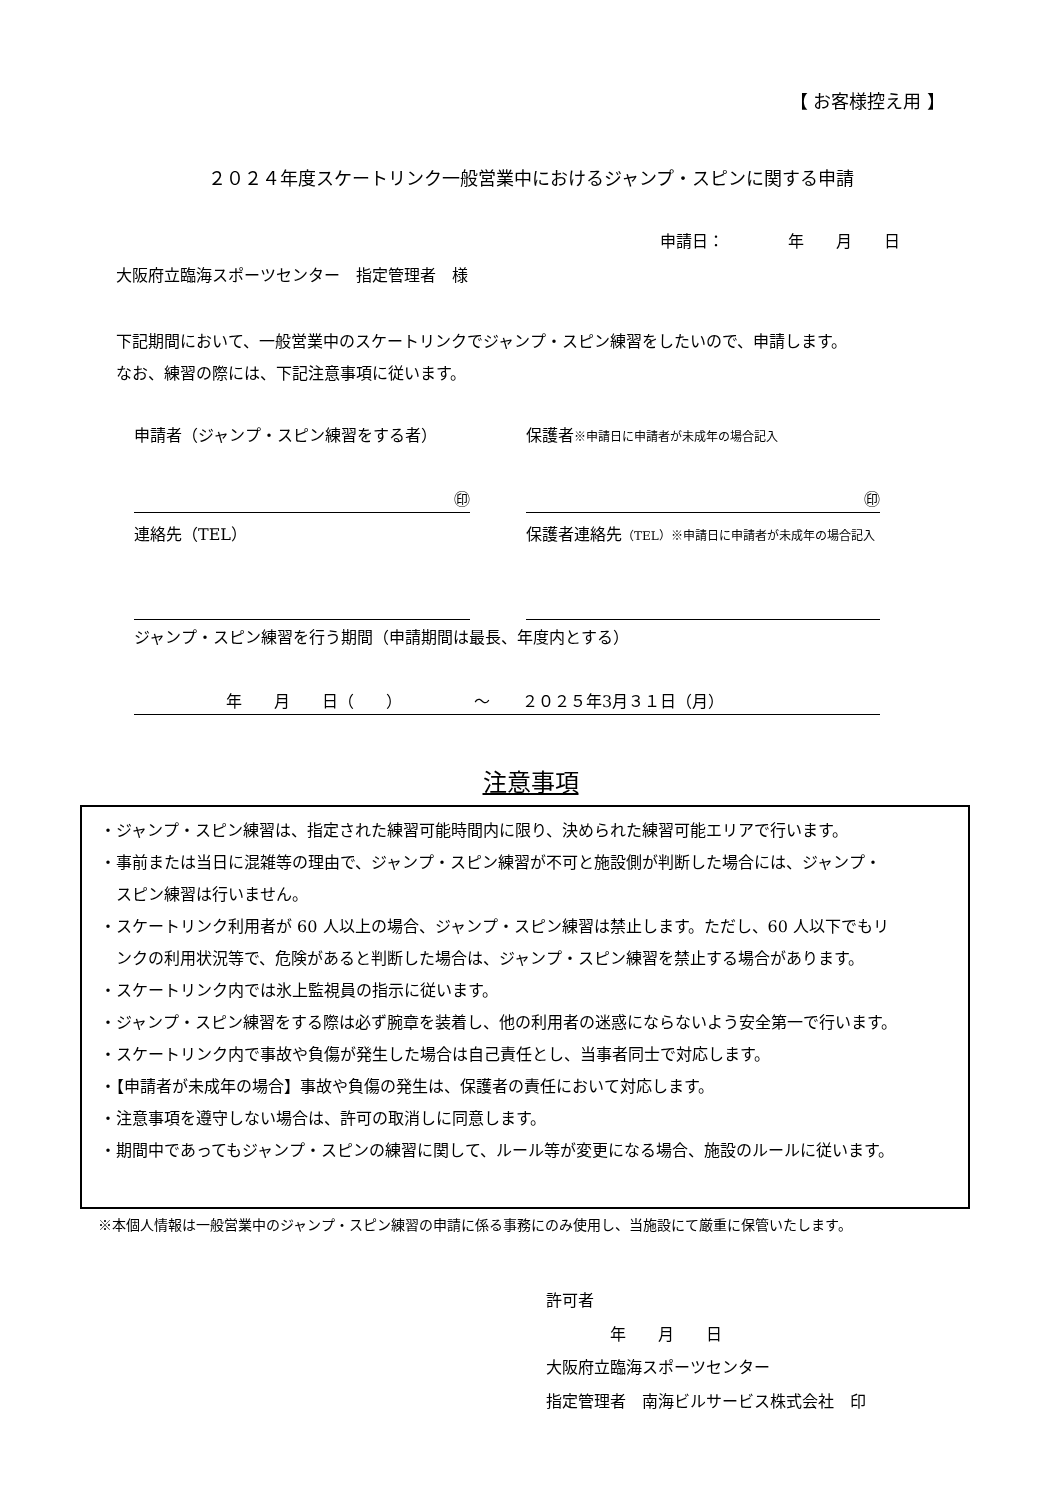【 お客様控え用 】
２０２４年度スケートリンク一般営業中におけるジャンプ・スピンに関する申請
申請日：　　　　年　　月　　日
大阪府立臨海スポーツセンター　指定管理者　様
下記期間において、一般営業中のスケートリンクでジャンプ・スピン練習をしたいので、申請します。
なお、練習の際には、下記注意事項に従います。
申請者（ジャンプ・スピン練習をする者） 保護者※申請日に申請者が未成年の場合記入
㊞ ㊞
連絡先（TEL） 保護者連絡先（TEL）※申請日に申請者が未成年の場合記入
ジャンプ・スピン練習を行う期間（申請期間は最長、年度内とする）
年　　月　　日（　　）　　　　　～　　２０２５年3月３１日（月）
注意事項
・ジャンプ・スピン練習は、指定された練習可能時間内に限り、決められた練習可能エリアで行います。
・事前または当日に混雑等の理由で、ジャンプ・スピン練習が不可と施設側が判断した場合には、ジャンプ・
　スピン練習は行いません。
・スケートリンク利用者が 60 人以上の場合、ジャンプ・スピン練習は禁止します。ただし、60 人以下でもリ
　ンクの利用状況等で、危険があると判断した場合は、ジャンプ・スピン練習を禁止する場合があります。
・スケートリンク内では氷上監視員の指示に従います。
・ジャンプ・スピン練習をする際は必ず腕章を装着し、他の利用者の迷惑にならないよう安全第一で行います。
・スケートリンク内で事故や負傷が発生した場合は自己責任とし、当事者同士で対応します。
・【申請者が未成年の場合】事故や負傷の発生は、保護者の責任において対応します。
・注意事項を遵守しない場合は、許可の取消しに同意します。
・期間中であってもジャンプ・スピンの練習に関して、ルール等が変更になる場合、施設のルールに従います。
※本個人情報は一般営業中のジャンプ・スピン練習の申請に係る事務にのみ使用し、当施設にて厳重に保管いたします。
許可者
　　　　年　　月　　日
大阪府立臨海スポーツセンター
指定管理者　南海ビルサービス株式会社　印